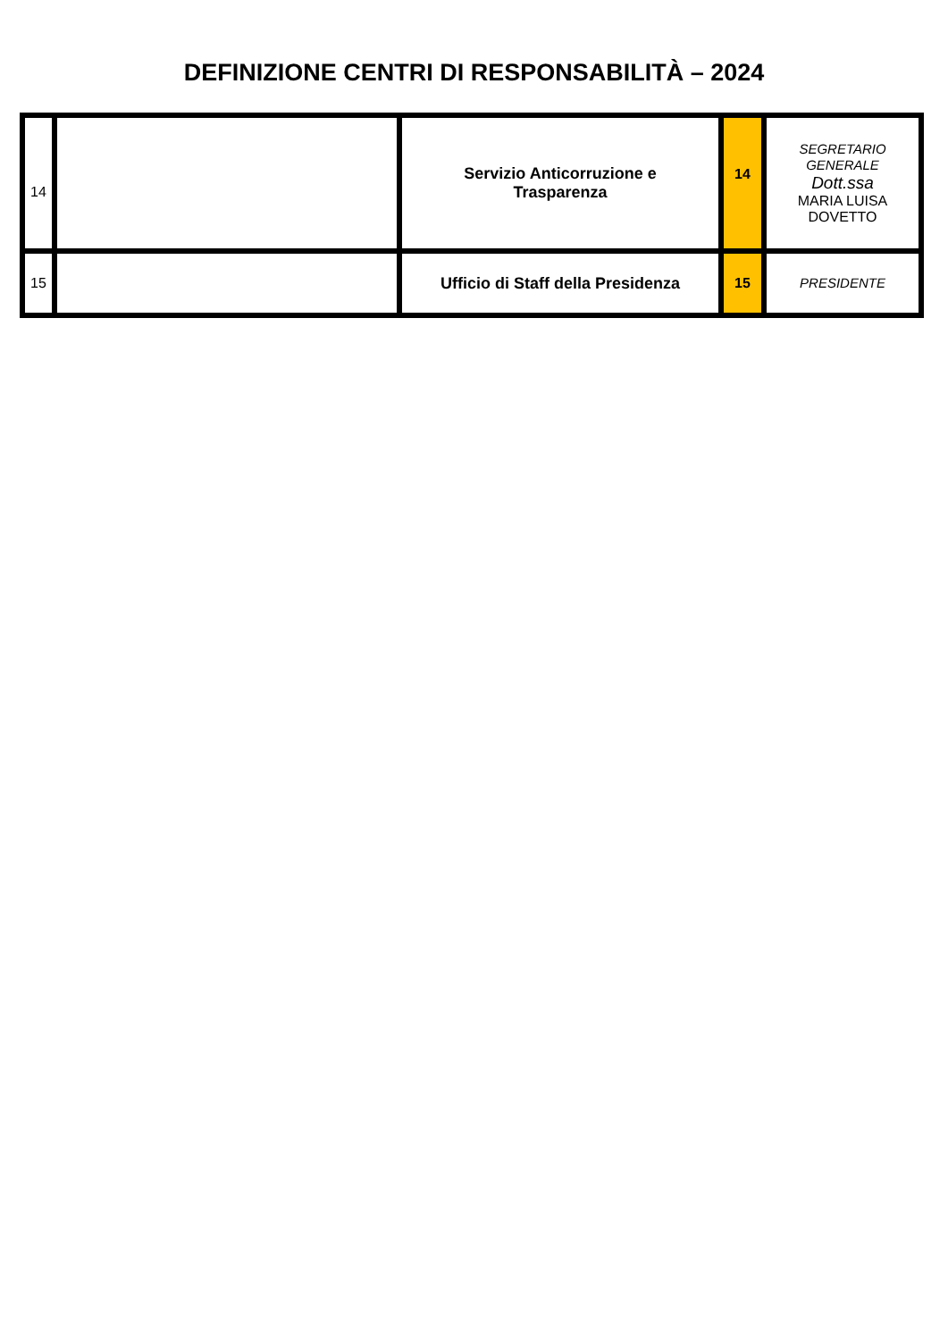DEFINIZIONE CENTRI DI RESPONSABILITÀ – 2024
| 14 | | Servizio Anticorruzione e Trasparenza | 14 | SEGRETARIO GENERALE Dott.ssa MARIA LUISA DOVETTO |
| 15 | | Ufficio di Staff della Presidenza | 15 | PRESIDENTE |